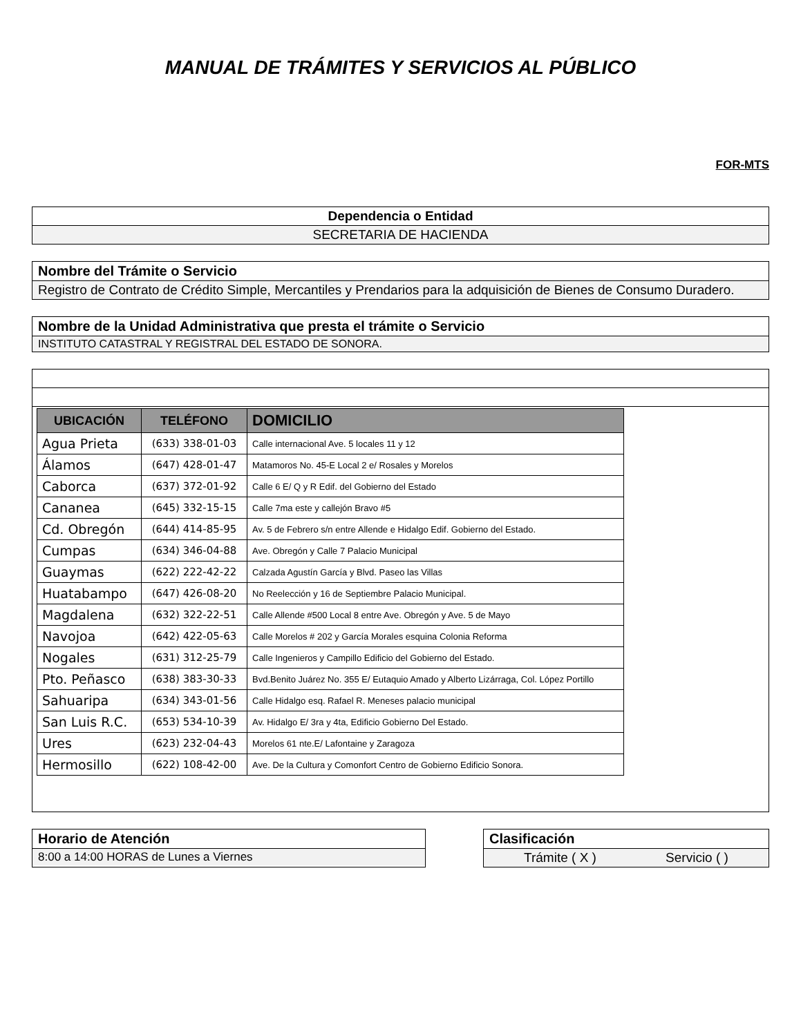MANUAL DE TRÁMITES Y SERVICIOS AL PÚBLICO
FOR-MTS
Dependencia o Entidad
SECRETARIA DE HACIENDA
Nombre del Trámite o Servicio
Registro de Contrato de Crédito Simple, Mercantiles y Prendarios para la adquisición de Bienes de Consumo Duradero.
Nombre de la Unidad Administrativa que presta el trámite o Servicio
INSTITUTO CATASTRAL Y REGISTRAL DEL ESTADO DE SONORA.
| UBICACIÓN | TELÉFONO | DOMICILIO |
| --- | --- | --- |
| Agua Prieta | (633) 338-01-03 | Calle internacional Ave. 5 locales 11 y 12 |
| Álamos | (647) 428-01-47 | Matamoros No. 45-E Local 2 e/ Rosales y Morelos |
| Caborca | (637) 372-01-92 | Calle 6 E/ Q y R Edif. del Gobierno del Estado |
| Cananea | (645) 332-15-15 | Calle 7ma este y callejón Bravo #5 |
| Cd. Obregón | (644) 414-85-95 | Av. 5 de Febrero s/n entre Allende e Hidalgo Edif. Gobierno del Estado. |
| Cumpas | (634) 346-04-88 | Ave. Obregón y Calle 7 Palacio Municipal |
| Guaymas | (622) 222-42-22 | Calzada Agustín García y Blvd. Paseo las Villas |
| Huatabampo | (647) 426-08-20 | No Reelección y 16 de Septiembre Palacio Municipal. |
| Magdalena | (632) 322-22-51 | Calle Allende #500 Local 8 entre Ave. Obregón y Ave. 5 de Mayo |
| Navojoa | (642) 422-05-63 | Calle Morelos # 202 y García Morales esquina Colonia Reforma |
| Nogales | (631) 312-25-79 | Calle Ingenieros y Campillo Edificio del Gobierno del Estado. |
| Pto. Peñasco | (638) 383-30-33 | Bvd.Benito Juárez No. 355 E/ Eutaquio Amado y Alberto Lizárraga, Col. López Portillo |
| Sahuaripa | (634) 343-01-56 | Calle Hidalgo esq. Rafael R. Meneses palacio municipal |
| San Luis R.C. | (653) 534-10-39 | Av. Hidalgo E/ 3ra y 4ta, Edificio Gobierno Del Estado. |
| Ures | (623) 232-04-43 | Morelos 61 nte.E/ Lafontaine y Zaragoza |
| Hermosillo | (622) 108-42-00 | Ave. De la Cultura y Comonfort Centro de Gobierno Edificio Sonora. |
Horario de Atención
8:00 a 14:00 HORAS de Lunes a Viernes
Clasificación
Trámite ( X ) Servicio ( )